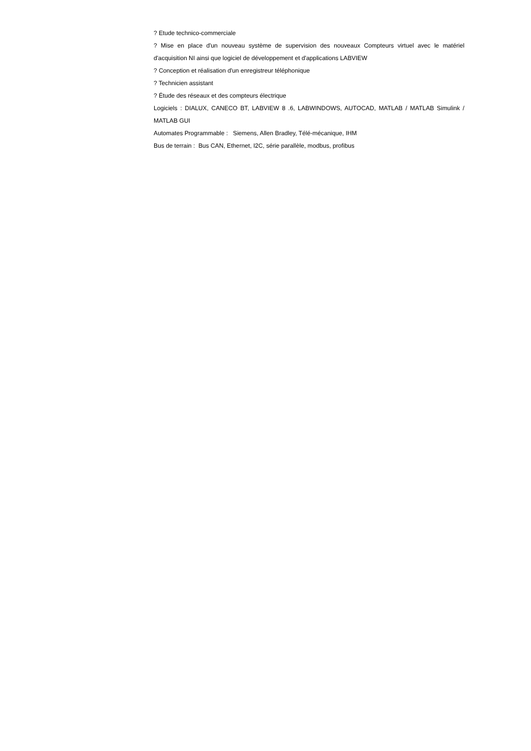? Etude technico-commerciale
? Mise en place d'un nouveau système de supervision des nouveaux Compteurs virtuel avec le matériel d'acquisition NI ainsi que logiciel de développement et d'applications LABVIEW
? Conception et réalisation d'un enregistreur téléphonique
? Technicien assistant
? Étude des réseaux et des compteurs électrique
Logiciels : DIALUX, CANECO BT, LABVIEW 8 .6, LABWINDOWS, AUTOCAD, MATLAB / MATLAB Simulink / MATLAB GUI
Automates Programmable : Siemens, Allen Bradley, Télé-mécanique, IHM
Bus de terrain : Bus CAN, Ethernet, I2C, série parallèle, modbus, profibus